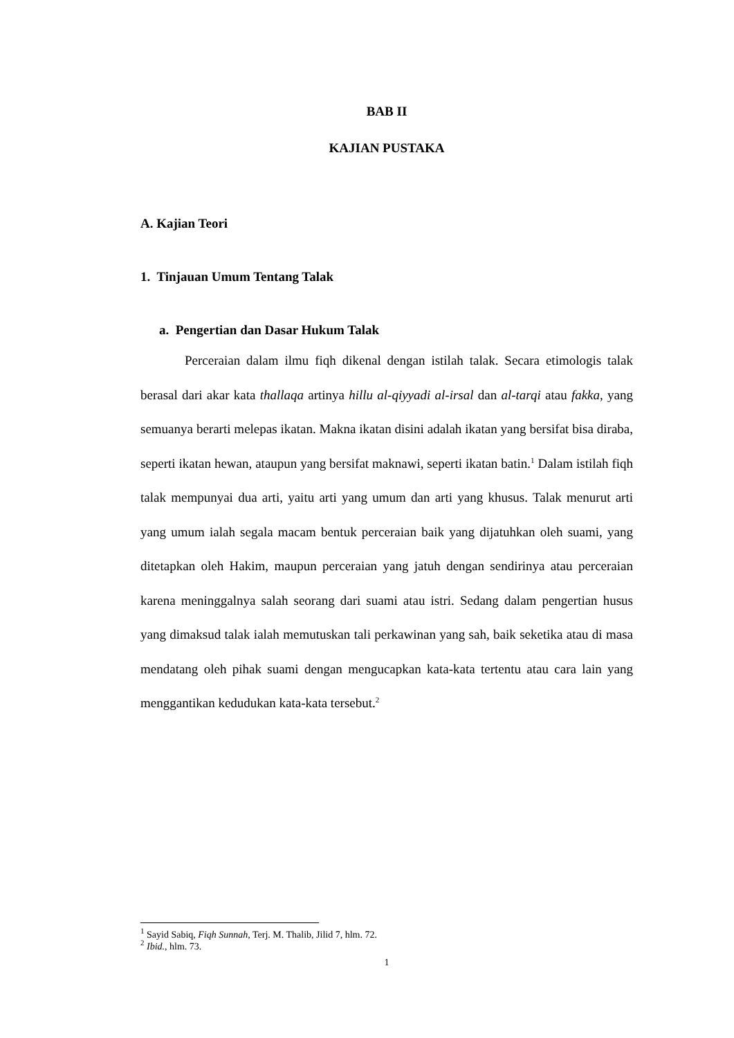BAB II
KAJIAN PUSTAKA
A. Kajian Teori
1. Tinjauan Umum Tentang Talak
a. Pengertian dan Dasar Hukum Talak
Perceraian dalam ilmu fiqh dikenal dengan istilah talak. Secara etimologis talak berasal dari akar kata thallaqa artinya hillu al-qiyyadi al-irsal dan al-tarqi atau fakka, yang semuanya berarti melepas ikatan. Makna ikatan disini adalah ikatan yang bersifat bisa diraba, seperti ikatan hewan, ataupun yang bersifat maknawi, seperti ikatan batin.<sup>1</sup> Dalam istilah fiqh talak mempunyai dua arti, yaitu arti yang umum dan arti yang khusus. Talak menurut arti yang umum ialah segala macam bentuk perceraian baik yang dijatuhkan oleh suami, yang ditetapkan oleh Hakim, maupun perceraian yang jatuh dengan sendirinya atau perceraian karena meninggalnya salah seorang dari suami atau istri. Sedang dalam pengertian husus yang dimaksud talak ialah memutuskan tali perkawinan yang sah, baik seketika atau di masa mendatang oleh pihak suami dengan mengucapkan kata-kata tertentu atau cara lain yang menggantikan kedudukan kata-kata tersebut.<sup>2</sup>
<sup>1</sup> Sayid Sabiq, Fiqh Sunnah, Terj. M. Thalib, Jilid 7, hlm. 72.
<sup>2</sup> Ibid., hlm. 73.
1